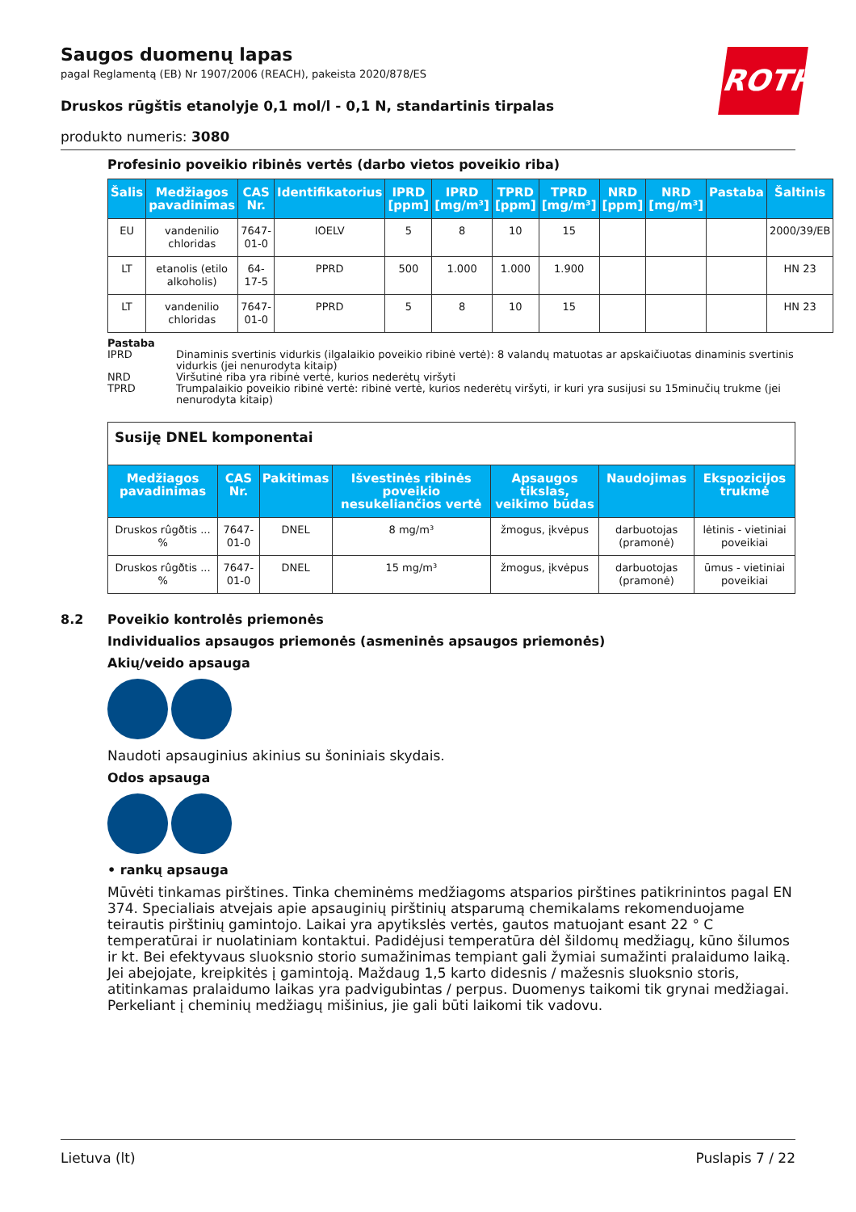ROTH
Saugos duomenų lapas
pagal Reglamentą (EB) Nr 1907/2006 (REACH), pakeista 2020/878/ES
Druskos rūgštis etanolyje 0,1 mol/l - 0,1 N, standartinis tirpalas
produkto numeris: 3080
Profesinio poveikio ribinės vertės (darbo vietos poveikio riba)
| Šalis | Medžiagos pavadinimas | CAS Nr. | Identifikatorius | IPRD [ppm] | IPRD [mg/m³] | TPRD [ppm] | TPRD [mg/m³] | NRD [ppm] | NRD [mg/m³] | Pastaba | Šaltinis |
| --- | --- | --- | --- | --- | --- | --- | --- | --- | --- | --- | --- |
| EU | vandenilio chloridas | 7647-01-0 | IOELV | 5 | 8 | 10 | 15 | | | | 2000/39/EB |
| LT | etanolis (etilo alkoholis) | 64-17-5 | PPRD | 500 | 1.000 | 1.000 | 1.900 | | | | HN 23 |
| LT | vandenilio chloridas | 7647-01-0 | PPRD | 5 | 8 | 10 | 15 | | | | HN 23 |
Pastaba
IPRD Dinaminis svertinis vidurkis (ilgalaikio poveikio ribinė vertė): 8 valandų matuotas ar apskaičiuotas dinaminis svertinis vidurkis (jei nenurodyta kitaip)
NRD Viršutinė riba yra ribinė vertė, kurios nederėtų viršyti
TPRD Trumpalaikio poveikio ribinė vertė: ribinė vertė, kurios nederėtų viršyti, ir kuri yra susijusi su 15minučių trukme (jei nenurodyta kitaip)
| Susiję DNEL komponentai | | | | | | |
| Medžiagos pavadinimas | CAS Nr. | Pakitimas | Išvestinės ribinės poveikio nesukeliančios vertė | Apsaugos tikslas, veikimo būdas | Naudojimas | Ekspozicijos trukmė |
| Druskos rûgðtis ... % | 7647-01-0 | DNEL | 8 mg/m³ | žmogus, įkvėpus | darbuotojas (pramonė) | lėtinis - vietiniai poveikiai |
| Druskos rûgðtis ... % | 7647-01-0 | DNEL | 15 mg/m³ | žmogus, įkvėpus | darbuotojas (pramonė) | ūmus - vietiniai poveikiai |
8.2 Poveikio kontrolės priemonės
Individualios apsaugos priemonės (asmeninės apsaugos priemonės)
Akių/veido apsauga
Naudoti apsauginius akinius su šoniniais skydais.
Odos apsauga
• rankų apsauga
Mūvėti tinkamas pirštines. Tinka cheminėms medžiagoms atsparios pirštines patikrinintos pagal EN 374. Specialiais atvejais apie apsauginių pirštinių atsparumą chemikalams rekomenduojame teirautis pirštinių gamintojo. Laikai yra apytikslės vertės, gautos matuojant esant 22 ° C temperatūrai ir nuolatiniam kontaktui. Padidėjusi temperatūra dėl šildomų medžiagų, kūno šilumos ir kt. Bei efektyvaus sluoksnio storio sumažinimas tempiant gali žymiai sumažinti pralaidumo laiką. Jei abejojate, kreipkitės į gamintoją. Maždaug 1,5 karto didesnis / mažesnis sluoksnio storis, atitinkamas pralaidumo laikas yra padvigubintas / perpus. Duomenys taikomi tik grynai medžiagai. Perkeliant į cheminių medžiagų mišinius, jie gali būti laikomi tik vadovu.
Lietuva (lt) Puslapis 7 / 22